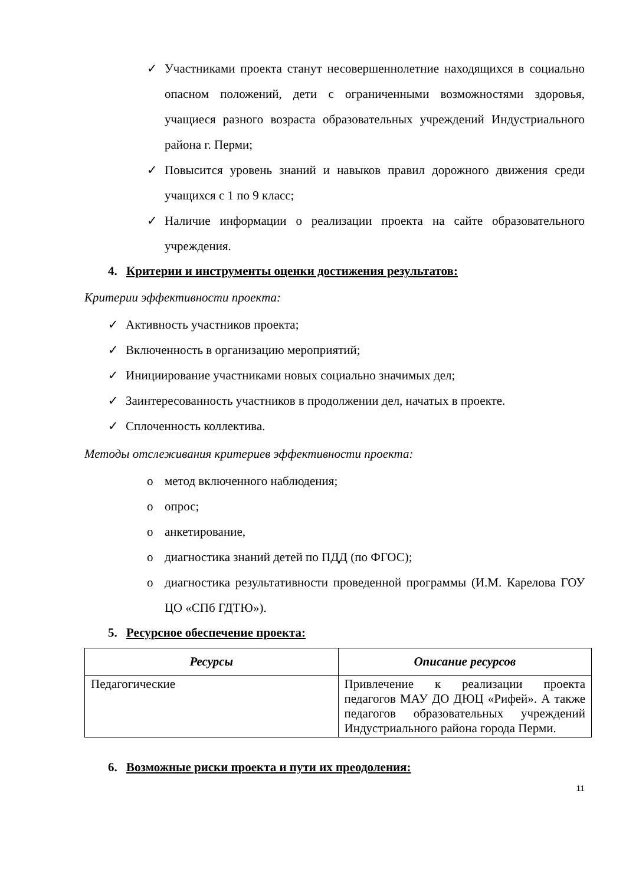✓ Участниками проекта станут несовершеннолетние находящихся в социально опасном положений, дети с ограниченными возможностями здоровья, учащиеся разного возраста образовательных учреждений Индустриального района г. Перми;
✓ Повысится уровень знаний и навыков правил дорожного движения среди учащихся с 1 по 9 класс;
✓ Наличие информации о реализации проекта на сайте образовательного учреждения.
4. Критерии и инструменты оценки достижения результатов:
Критерии эффективности проекта:
✓ Активность участников проекта;
✓ Включенность в организацию мероприятий;
✓ Инициирование участниками новых социально значимых дел;
✓ Заинтересованность участников в продолжении дел, начатых в проекте.
✓ Сплоченность коллектива.
Методы отслеживания критериев эффективности проекта:
o метод включенного наблюдения;
o опрос;
o анкетирование,
o диагностика знаний детей по ПДД (по ФГОС);
o диагностика результативности проведенной программы (И.М. Карелова ГОУ ЦО «СПб ГДТЮ»).
5. Ресурсное обеспечение проекта:
| Ресурсы | Описание ресурсов |
| --- | --- |
| Педагогические | Привлечение к реализации проекта педагогов МАУ ДО ДЮЦ «Рифей». А также педагогов образовательных учреждений Индустриального района города Перми. |
6. Возможные риски проекта и пути их преодоления:
11